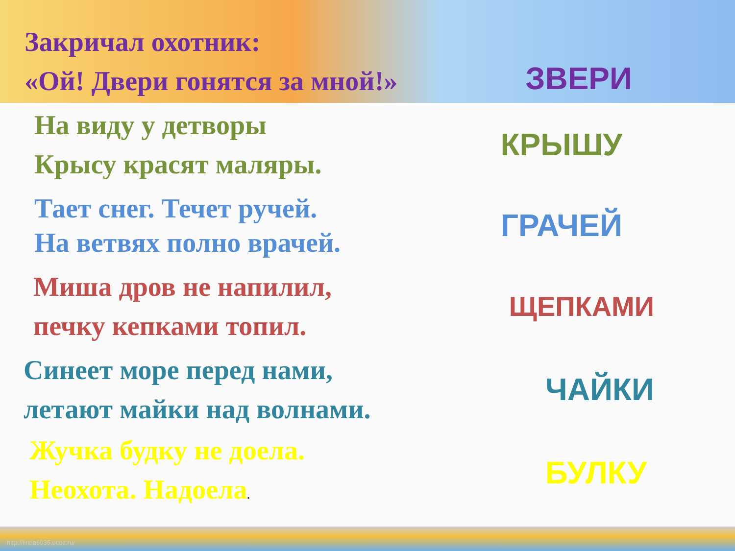Закричал охотник:
«Ой! Двери гонятся за мной!»
ЗВЕРИ
На виду у детворы
Крысу красят маляры.
КРЫШУ
Тает снег. Течет ручей.
На ветвях полно врачей.
ГРАЧЕЙ
Миша дров не напилил,
печку кепками топил.
ЩЕПКАМИ
Синеет море перед нами,
летают майки над волнами.
ЧАЙКИ
Жучка будку не доела.
Неохота. Надоела.
БУЛКУ
http://linda6035.ucoz.ru/